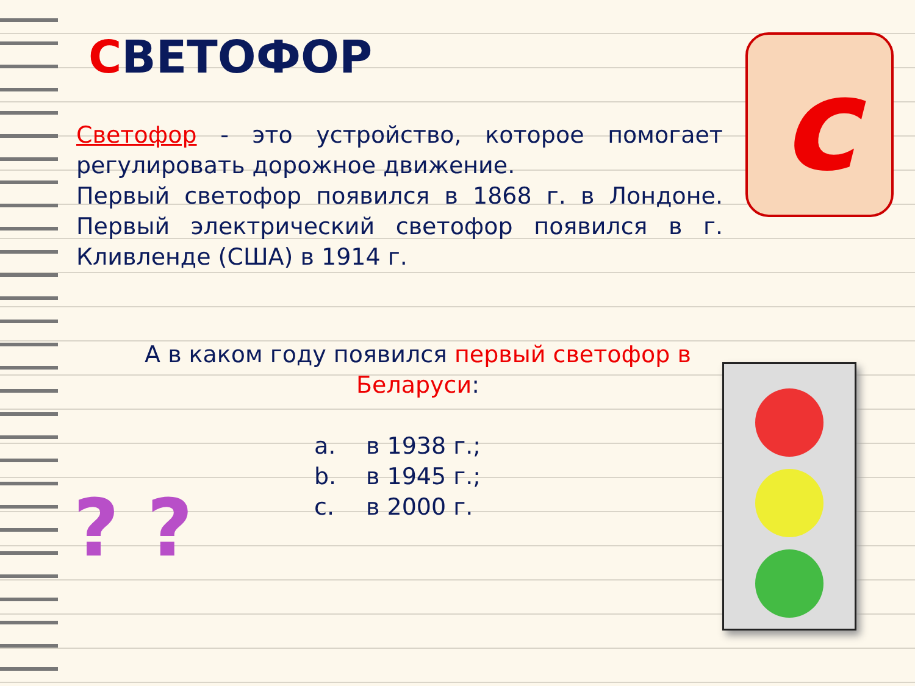СВЕТОФОР
Светофор - это устройство, которое помогает регулировать дорожное движение.
Первый светофор появился в 1868 г. в Лондоне. Первый электрический светофор появился в г. Кливленде (США) в 1914 г.
А в каком году появился первый светофор в Беларуси:
a. в 1938 г.;
b. в 1945 г.;
c. в 2000 г.
c
? ?